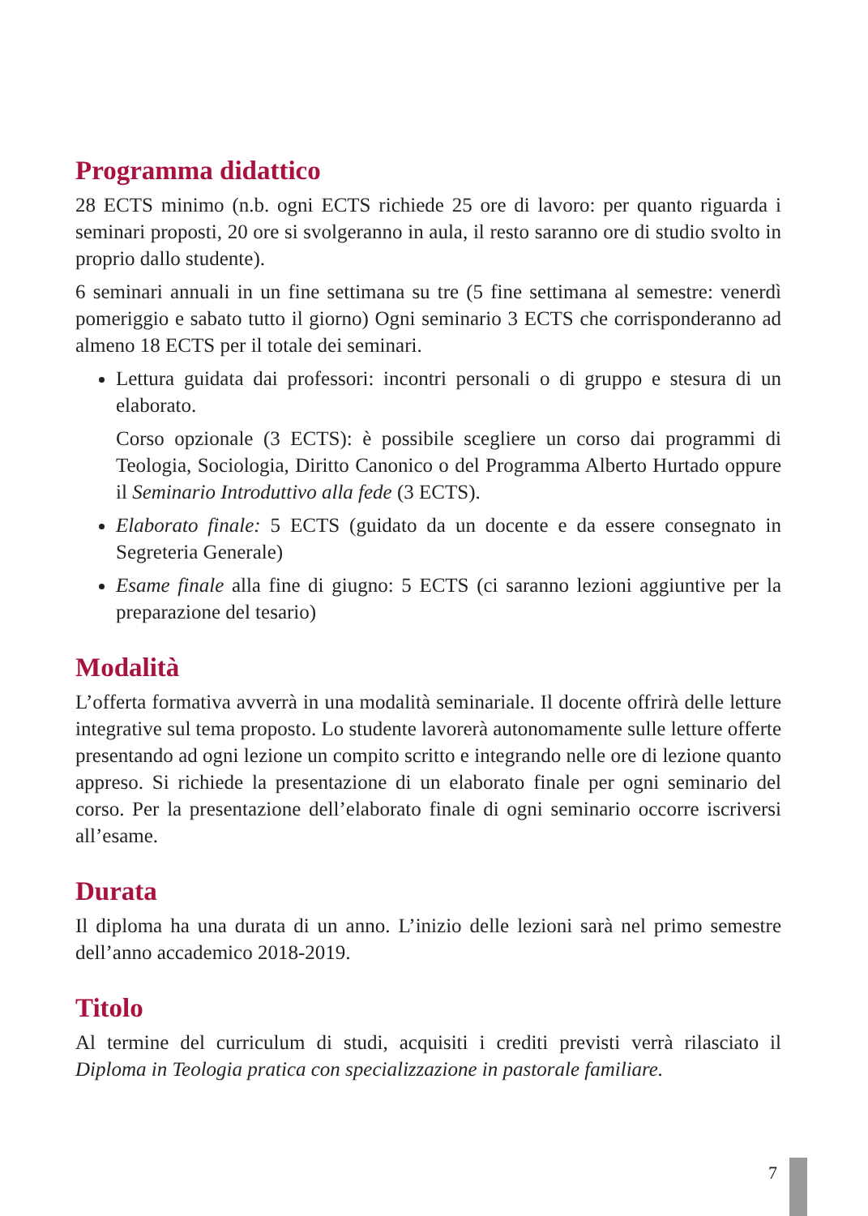Programma didattico
28 ECTS minimo (n.b. ogni ECTS richiede 25 ore di lavoro: per quanto riguarda i seminari proposti, 20 ore si svolgeranno in aula, il resto saranno ore di studio svolto in proprio dallo studente).
6 seminari annuali in un fine settimana su tre (5 fine settimana al semestre: venerdì pomeriggio e sabato tutto il giorno) Ogni seminario 3 ECTS che corrisponderanno ad almeno 18 ECTS per il totale dei seminari.
Lettura guidata dai professori: incontri personali o di gruppo e stesura di un elaborato.
Corso opzionale (3 ECTS): è possibile scegliere un corso dai programmi di Teologia, Sociologia, Diritto Canonico o del Programma Alberto Hurtado oppure il Seminario Introduttivo alla fede (3 ECTS).
Elaborato finale: 5 ECTS (guidato da un docente e da essere consegnato in Segreteria Generale)
Esame finale alla fine di giugno: 5 ECTS (ci saranno lezioni aggiuntive per la preparazione del tesario)
Modalità
L’offerta formativa avverrà in una modalità seminariale. Il docente offrirà delle letture integrative sul tema proposto. Lo studente lavorerà autonomamente sulle letture offerte presentando ad ogni lezione un compito scritto e integrando nelle ore di lezione quanto appreso. Si richiede la presentazione di un elaborato finale per ogni seminario del corso. Per la presentazione dell’elaborato finale di ogni seminario occorre iscriversi all’esame.
Durata
Il diploma ha una durata di un anno. L’inizio delle lezioni sarà nel primo semestre dell’anno accademico 2018-2019.
Titolo
Al termine del curriculum di studi, acquisiti i crediti previsti verrà rilasciato il Diploma in Teologia pratica con specializzazione in pastorale familiare.
7